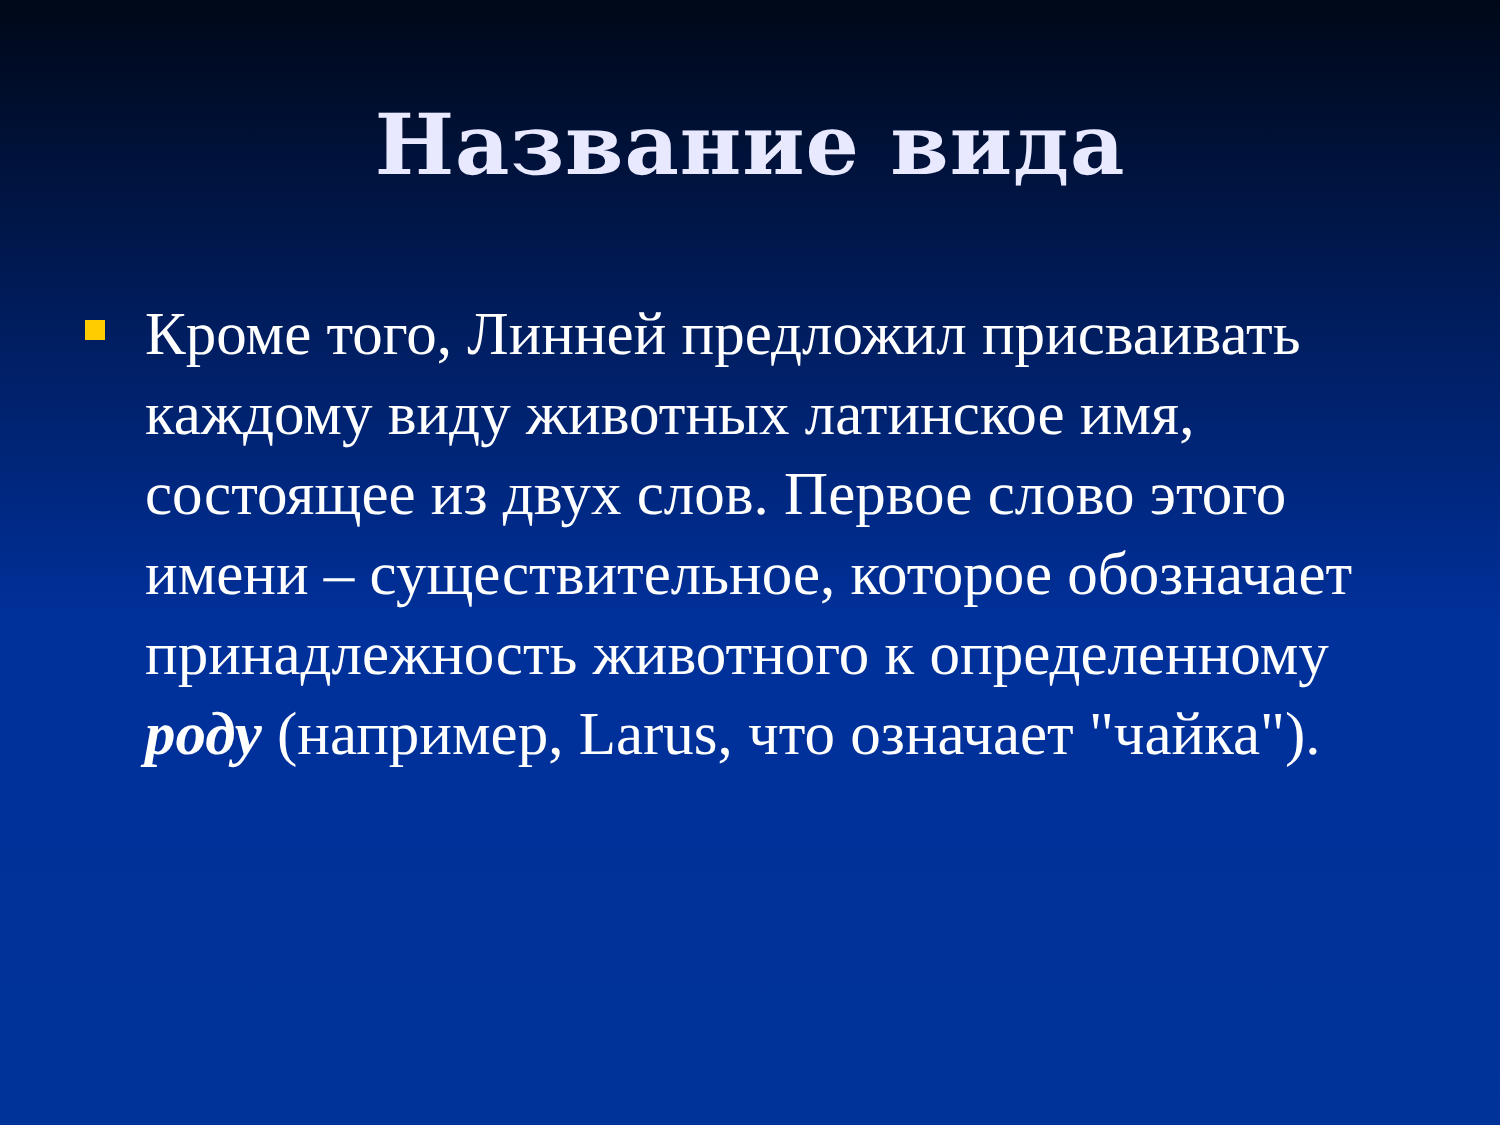Название вида
Кроме того, Линней предложил присваивать каждому виду животных латинское имя, состоящее из двух слов. Первое слово этого имени – существительное, которое обозначает принадлежность животного к определенному роду (например, Larus, что означает "чайка").